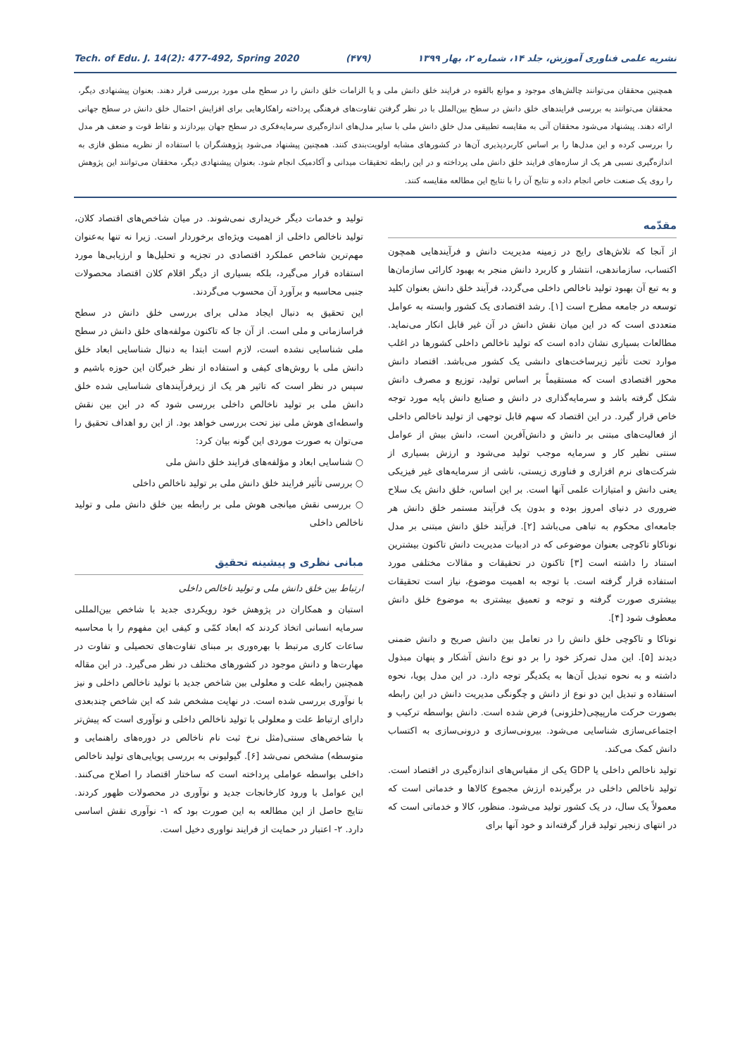Tech. of Edu. J. 14(2): 477-492, Spring 2020 (۴۷۹) نشریه علمی فناوری آموزش، جلد ۱۴، شماره ۲، بهار ۱۳۹۹
همچنین محققان می‌توانند چالش‌های موجود و موانع بالقوه در فرایند خلق دانش ملی و یا الزامات خلق دانش را در سطح ملی مورد بررسی قرار دهند. بعنوان پیشنهادی دیگر، محققان می‌توانند به بررسی فرایندهای خلق دانش در سطح بین‌الملل با در نظر گرفتن تفاوت‌های فرهنگی پرداخته راهکارهایی برای افزایش احتمال خلق دانش در سطح جهانی ارائه دهند. پیشنهاد می‌شود محققان آتی به مقایسه تطبیقی مدل خلق دانش ملی با سایر مدل‌های اندازه‌گیری سرمایه‌فکری در سطح جهان بپردازند و نقاط قوت و ضعف هر مدل را بررسی کرده و این مدل‌ها را بر اساس کاربردپذیری آن‌ها در کشورهای مشابه اولویت‌بندی کنند. همچنین پیشنهاد می‌شود پژوهشگران با استفاده از نظریه منطق فازی به اندازه‌گیری نسبی هر یک از سازه‌های فرایند خلق دانش ملی پرداخته و در این رابطه تحقیقات میدانی و آکادمیک انجام شود. بعنوان پیشنهادی دیگر، محققان می‌توانند این پژوهش را روی یک صنعت خاص انجام داده و نتایج آن را با نتایج این مطالعه مقایسه کنند.
مقدّمه
از آنجا که تلاش‌های رایج در زمینه مدیریت دانش و فرآیندهایی همچون اکتساب، سازماندهی، انتشار و کاربرد دانش منجر به بهبود کارائی سازمان‌ها و به تبع آن بهبود تولید ناخالص داخلی می‌گردد، فرآیند خلق دانش بعنوان کلید توسعه در جامعه مطرح است [۱]. رشد اقتصادی یک کشور وابسته به عوامل متعددی است که در این میان نقش دانش در آن غیر قابل انکار می‌نماید. مطالعات بسیاری نشان داده است که تولید ناخالص داخلی کشورها در اغلب موارد تحت تأثیر زیرساخت‌های دانشی یک کشور می‌باشد. اقتصاد دانش محور اقتصادی است که مستقیماً بر اساس تولید، توزیع و مصرف دانش شکل گرفته باشد و سرمایه‌گذاری در دانش و صنایع دانش پایه مورد توجه خاص قرار گیرد. در این اقتصاد که سهم قابل توجهی از تولید ناخالص داخلی از فعالیت‌های مبتنی بر دانش و دانش‌آفرین است، دانش بیش از عوامل سنتی نظیر کار و سرمایه موجب تولید می‌شود و ارزش بسیاری از شرکت‌های نرم افزاری و فناوری زیستی، ناشی از سرمایه‌های غیر فیزیکی یعنی دانش و امتیازات علمی آنها است. بر این اساس، خلق دانش یک سلاح ضروری در دنیای امروز بوده و بدون یک فرآیند مستمر خلق دانش هر جامعه‌ای محکوم به تباهی می‌باشد [۲]. فرآیند خلق دانش مبتنی بر مدل نوناکاو تاکوچی بعنوان موضوعی که در ادبیات مدیریت دانش تاکنون بیشترین استناد را داشته است [۳] تاکنون در تحقیقات و مقالات مختلفی مورد استفاده قرار گرفته است. با توجه به اهمیت موضوع، نیاز است تحقیقات بیشتری صورت گرفته و توجه و تعمیق بیشتری به موضوع خلق دانش معطوف شود [۴].
نوناکا و تاکوچی خلق دانش را در تعامل بین دانش صریح و دانش ضمنی دیدند [۵]. این مدل تمرکز خود را بر دو نوع دانش آشکار و پنهان مبذول داشته و به نحوه تبدیل آن‌ها به یکدیگر توجه دارد. در این مدل پویا، نحوه استفاده و تبدیل این دو نوع از دانش و چگونگی مدیریت دانش در این رابطه بصورت حرکت مارپیچی(حلزونی) فرض شده است. دانش بواسطه ترکیب و اجتماعی‌سازی شناسایی می‌شود. بیرونی‌سازی و درونی‌سازی به اکتساب دانش کمک می‌کند.
تولید ناخالص داخلی یا GDP یکی از مقیاس‌های اندازه‌گیری در اقتصاد است. تولید ناخالص داخلی در برگیرنده ارزش مجموع کالاها و خدماتی است که معمولاً یک سال، در یک کشور تولید می‌شود. منظور، کالا و خدماتی است که در انتهای زنجیر تولید قرار گرفته‌اند و خود آنها برای
تولید و خدمات دیگر خریداری نمی‌شوند. در میان شاخص‌های اقتصاد کلان، تولید ناخالص داخلی از اهمیت ویژه‌ای برخوردار است. زیرا نه تنها به‌عنوان مهم‌ترین شاخص عملکرد اقتصادی در تجزیه و تحلیل‌ها و ارزیابی‌ها مورد استفاده قرار می‌گیرد، بلکه بسیاری از دیگر اقلام کلان اقتصاد محصولات جنبی محاسبه و برآورد آن محسوب می‌گردند.
این تحقیق به دنبال ایجاد مدلی برای بررسی خلق دانش در سطح فراسازمانی و ملی است. از آن جا که تاکنون مولفه‌های خلق دانش در سطح ملی شناسایی نشده است، لازم است ابتدا به دنبال شناسایی ابعاد خلق دانش ملی با روش‌های کیفی و استفاده از نظر خبرگان این حوزه باشیم و سپس در نظر است که تاثیر هر یک از زیرفرآیندهای شناسایی شده خلق دانش ملی بر تولید ناخالص داخلی بررسی شود که در این بین نقش واسطه‌ای هوش ملی نیز تحت بررسی خواهد بود. از این رو اهداف تحقیق را می‌توان به صورت موردی این گونه بیان کرد:
○ شناسایی ابعاد و مؤلفه‌های فرایند خلق دانش ملی
○ بررسی تأثیر فرایند خلق دانش ملی بر تولید ناخالص داخلی
○ بررسی نقش میانجی هوش ملی بر رابطه بین خلق دانش ملی و تولید ناخالص داخلی
مبانی نظری و پیشینه تحقیق
ارتباط بین خلق دانش ملی و تولید ناخالص داخلی
استبان و همکاران در پژوهش خود رویکردی جدید با شاخص بین‌المللی سرمایه انسانی اتخاذ کردند که ابعاد کمّی و کیفی این مفهوم را با محاسبه ساعات کاری مرتبط با بهره‌وری بر مبنای تفاوت‌های تحصیلی و تفاوت در مهارت‌ها و دانش موجود در کشورهای مختلف در نظر می‌گیرد. در این مقاله همچنین رابطه علت و معلولی بین شاخص جدید با تولید ناخالص داخلی و نیز با نوآوری بررسی شده است. در نهایت مشخص شد که این شاخص چندبعدی دارای ارتباط علت و معلولی با تولید ناخالص داخلی و نوآوری است که پیش‌تر با شاخص‌های سنتی(مثل نرخ ثبت نام ناخالص در دوره‌های راهنمایی و متوسطه) مشخص نمی‌شد [۶]. گیولیونی به بررسی پویایی‌های تولید ناخالص داخلی بواسطه عواملی پرداخته است که ساختار اقتصاد را اصلاح می‌کنند. این عوامل با ورود کارخانجات جدید و نوآوری در محصولات ظهور کردند. نتایج حاصل از این مطالعه به این صورت بود که ۱- نوآوری نقش اساسی دارد. ۲- اعتبار در حمایت از فرایند نواوری دخیل است.